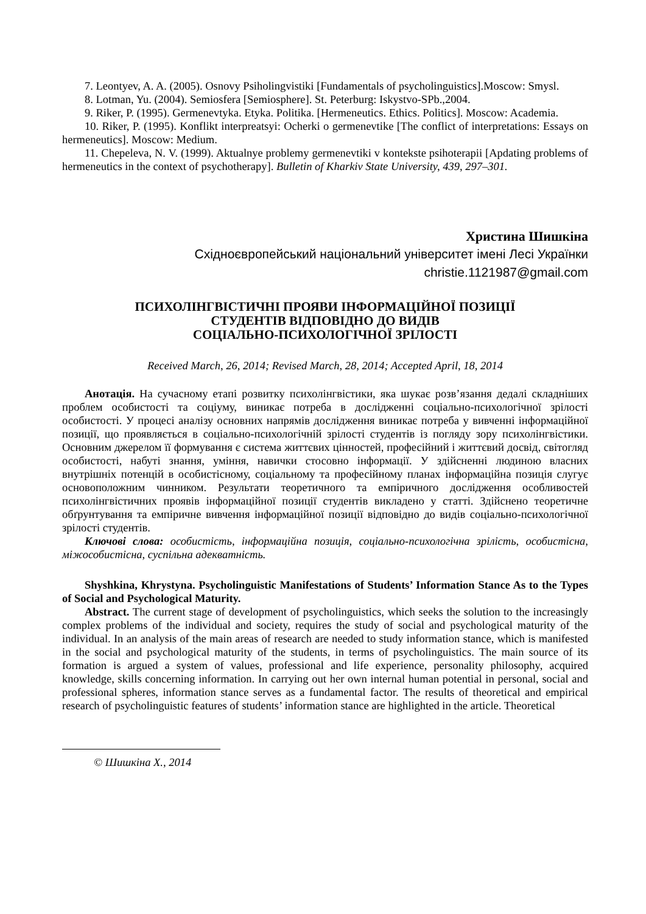7. Leontyev, A. A. (2005). Osnovy Psiholingvistiki [Fundamentals of psycholinguistics].Moscow: Smysl.
8. Lotman, Yu. (2004). Semiosfera [Semiosphere]. St. Peterburg: Iskystvo-SPb.,2004.
9. Riker, P. (1995). Germenevtyka. Etyka. Politika. [Hermeneutics. Ethics. Politics]. Moscow: Academia.
10. Riker, P. (1995). Konflikt interpreatsyi: Ocherki o germenevtike [The conflict of interpretations: Essays on hermeneutics]. Moscow: Medium.
11. Chepeleva, N. V. (1999). Aktualnye problemy germenevtiki v kontekste psihoterapii [Apdating problems of hermeneutics in the context of psychotherapy]. Bulletin of Kharkiv State University, 439, 297–301.
Христина Шишкіна
Східноєвропейський національний університет імені Лесі Українки
christie.1121987@gmail.com
ПСИХОЛІНГВІСТИЧНІ ПРОЯВИ ІНФОРМАЦІЙНОЇ ПОЗИЦІЇ
СТУДЕНТІВ ВІДПОВІДНО ДО ВИДІВ
СОЦІАЛЬНО-ПСИХОЛОГІЧНОЇ ЗРІЛОСТІ
Received March, 26, 2014; Revised March, 28, 2014; Accepted April, 18, 2014
Анотація. На сучасному етапі розвитку психолінгвістики, яка шукає розв’язання дедалі складніших проблем особистості та соціуму, виникає потреба в дослідженні соціально-психологічної зрілості особистості. У процесі аналізу основних напрямів дослідження виникає потреба у вивченні інформаційної позиції, що проявляється в соціально-психологічній зрілості студентів із погляду зору психолінгвістики. Основним джерелом її формування є система життєвих цінностей, професійний і життєвий досвід, світогляд особистості, набуті знання, уміння, навички стосовно інформації. У здійсненні людиною власних внутрішніх потенцій в особистісному, соціальному та професійному планах інформаційна позиція слугує основоположним чинником. Результати теоретичного та емпіричного дослідження особливостей психолінгвістичних проявів інформаційної позиції студентів викладено у статті. Здійснено теоретичне обґрунтування та емпіричне вивчення інформаційної позиції відповідно до видів соціально-психологічної зрілості студентів.
Ключові слова: особистість, інформаційна позиція, соціально-психологічна зрілість, особистісна, міжособистісна, суспільна адекватність.
Shyshkina, Khrystyna. Psycholinguistic Manifestations of Students’ Information Stance As to the Types of Social and Psychological Maturity.
Abstract. The current stage of development of psycholinguistics, which seeks the solution to the increasingly complex problems of the individual and society, requires the study of social and psychological maturity of the individual. In an analysis of the main areas of research are needed to study information stance, which is manifested in the social and psychological maturity of the students, in terms of psycholinguistics. The main source of its formation is argued a system of values, professional and life experience, personality philosophy, acquired knowledge, skills concerning information. In carrying out her own internal human potential in personal, social and professional spheres, information stance serves as a fundamental factor. The results of theoretical and empirical research of psycholinguistic features of students’ information stance are highlighted in the article. Theoretical
© Шишкіна Х., 2014